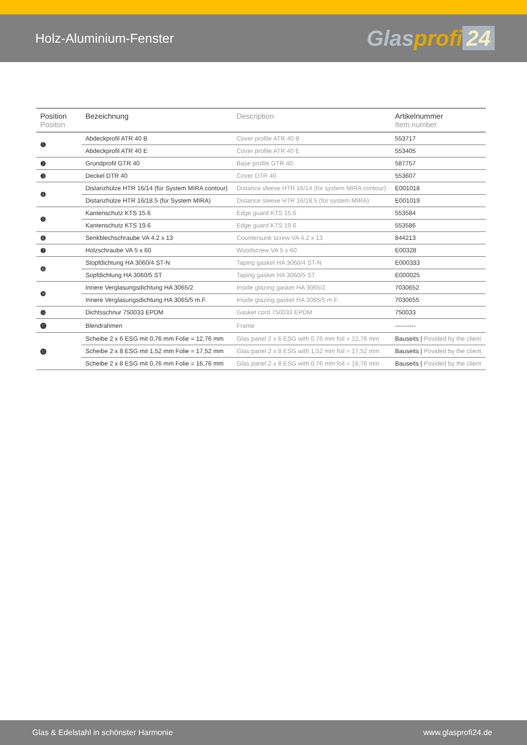Holz-Aluminium-Fenster
Glasprofi 24
| Position Positon | Bezeichnung | Description | Artikelnummer Item number |
| --- | --- | --- | --- |
| ❶ | Abdeckprofil ATR 40 B | Cover profile ATR 40 B | 553717 |
| | Abdeckprofil ATR 40 E | Cover profile ATR 40 E | 553405 |
| ❷ | Grundprofil GTR 40 | Base profile GTR 40 | 587757 |
| ❸ | Deckel DTR 40 | Cover DTR 40 | 553607 |
| ❹ | Distanzhülze HTR 16/14 (für System MIRA contour) | Distance sleeve HTR 16/14 (for system MIRA contour) | E001018 |
| | Distanzhülze HTR 16/18.5 (für System MIRA) | Distance sleeve HTR 16/18.5 (for system MIRA) | E001019 |
| ❺ | Kantenschutz KTS 15.6 | Edge guard KTS 15.6 | 553584 |
| | Kantenschutz KTS 19.6 | Edge guard KTS 19.6 | 553586 |
| ❻ | Senkblechschraube VA 4.2 x 13 | Countersunk screw VA 4.2 x 13 | 844213 |
| ❼ | Holzschraube VA 5 x 60 | Woodscrew VA 5 x 60 | E00328 |
| ❽ | Stopfdichtung HA 3060/4 ST-N | Taping gasket HA 3060/4 ST-N | E000333 |
| | Sopfdichtung HA 3060/5 ST | Taping gasket HA 3060/5 ST | E000025 |
| ❾ | Innere Verglasungsdichtung HA 3065/2 | Inside glazing gasket HA 3065/2 | 7030652 |
| | Innere Verglasungsdichtung HA 3065/5 m.F. | Inside glazing gasket HA 3065/5 m.F. | 7030655 |
| ❿ | Dichtsschnur 750033 EPDM | Gasket cord 750033 EPDM | 750033 |
| ⓫ | Blendrahmen | Frame | ---------- |
| ⓬ | Scheibe 2 x 6 ESG mit 0,76 mm Folie = 12,76 mm | Glas panel 2 x 6 ESG with 0,76 mm foil = 12,76 mm | Bauseits / Povided by the client |
| | Scheibe 2 x 8 ESG mit 1,52 mm Folie = 17,52 mm | Glas panel 2 x 8 ESG with 1,52 mm foil = 17,52 mm | Bauseits / Povided by the client |
| | Scheibe 2 x 8 ESG mit 0,76 mm Folie = 16,76 mm | Glas panel 2 x 8 ESG with 0,76 mm foil = 16,76 mm | Bauseits / Povided by the client |
Glas & Edelstahl in schönster Harmonie www.glasprofi24.de